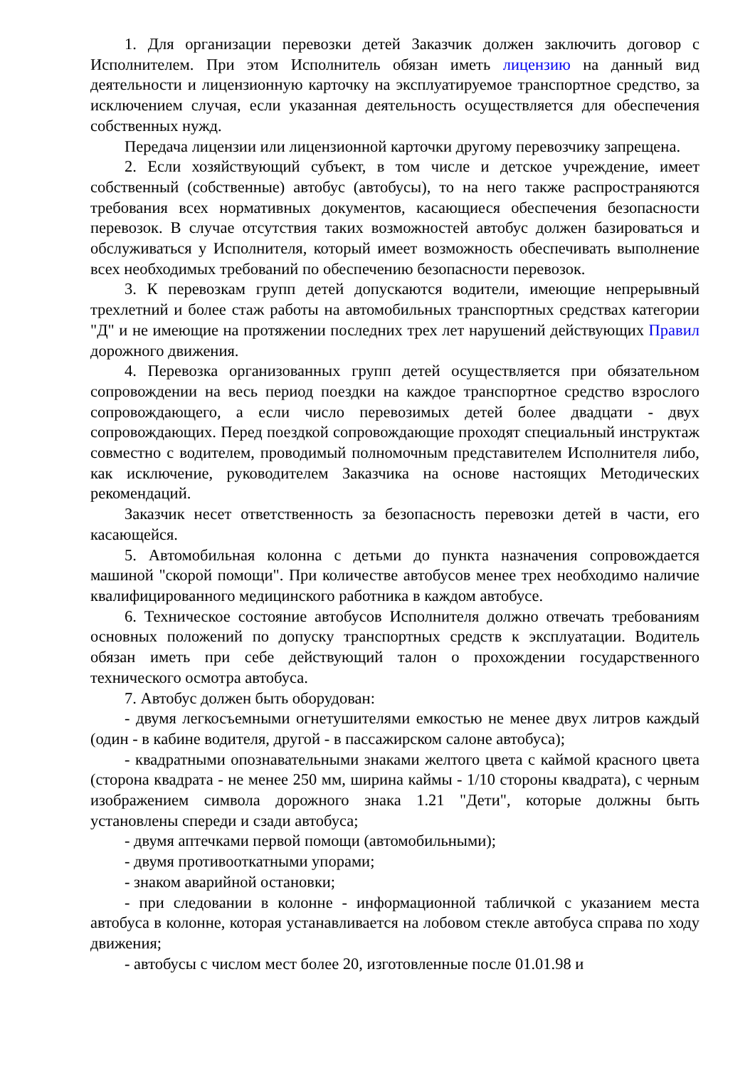1. Для организации перевозки детей Заказчик должен заключить договор с Исполнителем. При этом Исполнитель обязан иметь лицензию на данный вид деятельности и лицензионную карточку на эксплуатируемое транспортное средство, за исключением случая, если указанная деятельность осуществляется для обеспечения собственных нужд.
Передача лицензии или лицензионной карточки другому перевозчику запрещена.
2. Если хозяйствующий субъект, в том числе и детское учреждение, имеет собственный (собственные) автобус (автобусы), то на него также распространяются требования всех нормативных документов, касающиеся обеспечения безопасности перевозок. В случае отсутствия таких возможностей автобус должен базироваться и обслуживаться у Исполнителя, который имеет возможность обеспечивать выполнение всех необходимых требований по обеспечению безопасности перевозок.
3. К перевозкам групп детей допускаются водители, имеющие непрерывный трехлетний и более стаж работы на автомобильных транспортных средствах категории "Д" и не имеющие на протяжении последних трех лет нарушений действующих Правил дорожного движения.
4. Перевозка организованных групп детей осуществляется при обязательном сопровождении на весь период поездки на каждое транспортное средство взрослого сопровождающего, а если число перевозимых детей более двадцати - двух сопровождающих. Перед поездкой сопровождающие проходят специальный инструктаж совместно с водителем, проводимый полномочным представителем Исполнителя либо, как исключение, руководителем Заказчика на основе настоящих Методических рекомендаций.
Заказчик несет ответственность за безопасность перевозки детей в части, его касающейся.
5. Автомобильная колонна с детьми до пункта назначения сопровождается машиной "скорой помощи". При количестве автобусов менее трех необходимо наличие квалифицированного медицинского работника в каждом автобусе.
6. Техническое состояние автобусов Исполнителя должно отвечать требованиям основных положений по допуску транспортных средств к эксплуатации. Водитель обязан иметь при себе действующий талон о прохождении государственного технического осмотра автобуса.
7. Автобус должен быть оборудован:
- двумя легкосъемными огнетушителями емкостью не менее двух литров каждый (один - в кабине водителя, другой - в пассажирском салоне автобуса);
- квадратными опознавательными знаками желтого цвета с каймой красного цвета (сторона квадрата - не менее 250 мм, ширина каймы - 1/10 стороны квадрата), с черным изображением символа дорожного знака 1.21 "Дети", которые должны быть установлены спереди и сзади автобуса;
- двумя аптечками первой помощи (автомобильными);
- двумя противооткатными упорами;
- знаком аварийной остановки;
- при следовании в колонне - информационной табличкой с указанием места автобуса в колонне, которая устанавливается на лобовом стекле автобуса справа по ходу движения;
- автобусы с числом мест более 20, изготовленные после 01.01.98 и